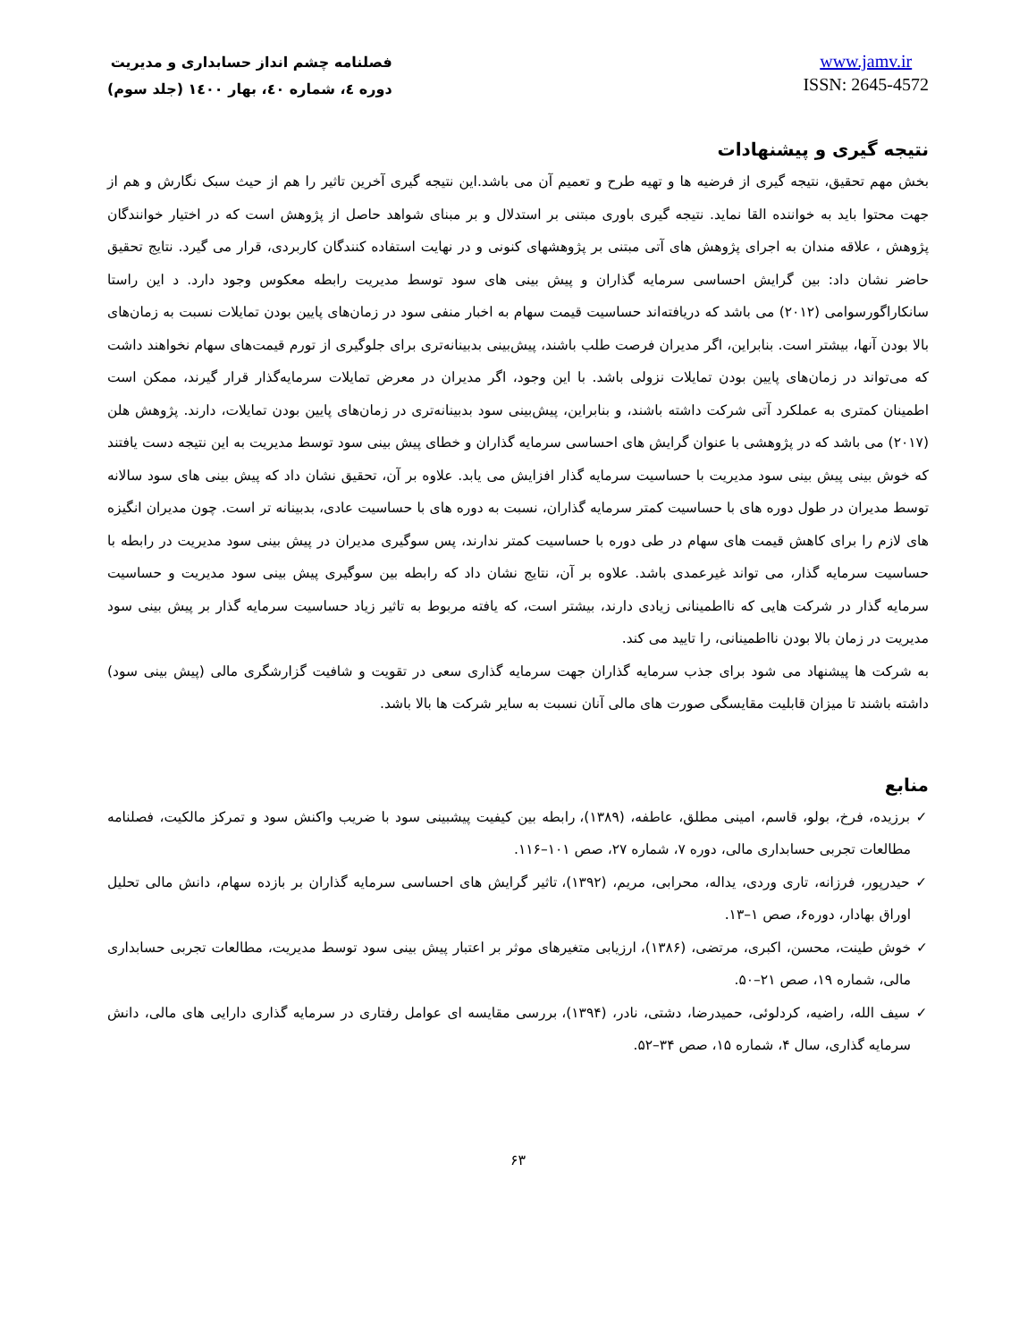فصلنامه چشم انداز حسابداری و مدیریت
دوره ٤، شماره ٤٠، بهار ١٤٠٠ (جلد سوم)
www.jamv.ir
ISSN: 2645-4572
نتیجه گیری و پیشنهادات
بخش مهم تحقیق، نتیجه گیری از فرضیه ها و تهیه طرح و تعمیم آن می باشد.این نتیجه گیری آخرین تاثیر را هم از حیث سبک نگارش و هم از جهت محتوا باید به خواننده القا نماید. نتیجه گیری باوری مبتنی بر استدلال و بر مبنای شواهد حاصل از پژوهش است که در اختیار خوانندگان پژوهش ، علاقه مندان به اجرای پژوهش های آتی مبتنی بر پژوهشهای کنونی و در نهایت استفاده کنندگان کاربردی، قرار می گیرد. نتایج تحقیق حاضر نشان داد: بین گرایش احساسی سرمایه گذاران و پیش بینی های سود توسط مدیریت رابطه معکوس وجود دارد. د این راستا سانکاراگورسوامی (۲۰۱۲) می باشد که دریافته‌اند حساسیت قیمت سهام به اخبار منفی سود در زمان‌های پایین بودن تمایلات نسبت به زمان‌های بالا بودن آنها، بیشتر است. بنابراین، اگر مدیران فرصت طلب باشند، پیش‌بینی بدبینانه‌تری برای جلوگیری از تورم قیمت‌های سهام نخواهند داشت که می‌تواند در زمان‌های پایین بودن تمایلات نزولی باشد. با این وجود، اگر مدیران در معرض تمایلات سرمایه‌گذار قرار گیرند، ممکن است اطمینان کمتری به عملکرد آتی شرکت داشته باشند، و بنابراین، پیش‌بینی سود بدبینانه‌تری در زمان‌های پایین بودن تمایلات، دارند. پژوهش هلن (۲۰۱۷) می باشد که در پژوهشی با عنوان گرایش های احساسی سرمایه گذاران و خطای پیش بینی سود توسط مدیریت به این نتیجه دست یافتند که خوش بینی پیش بینی سود مدیریت با حساسیت سرمایه گذار افزایش می یابد. علاوه بر آن، تحقیق نشان داد که پیش بینی های سود سالانه توسط مدیران در طول دوره های با حساسیت کمتر سرمایه گذاران، نسبت به دوره های با حساسیت عادی، بدبینانه تر است. چون مدیران انگیزه های لازم را برای کاهش قیمت های سهام در طی دوره با حساسیت کمتر ندارند، پس سوگیری مدیران در پیش بینی سود مدیریت در رابطه با حساسیت سرمایه گذار، می تواند غیرعمدی باشد. علاوه بر آن، نتایج نشان داد که رابطه بین سوگیری پیش بینی سود مدیریت و حساسیت سرمایه گذار در شرکت هایی که نااطمینانی زیادی دارند، بیشتر است، که یافته مربوط به تاثیر زیاد حساسیت سرمایه گذار بر پیش بینی سود مدیریت در زمان بالا بودن نااطمینانی، را تایید می کند.
به شرکت ها پیشنهاد می شود برای جذب سرمایه گذاران جهت سرمایه گذاری سعی در تقویت و شافیت گزارشگری مالی (پیش بینی سود) داشته باشند تا میزان قابلیت مقایسگی صورت های مالی آنان نسبت به سایر شرکت ها بالا باشد.
منابع
✓ برزیده، فرخ، بولو، قاسم، امینی مطلق، عاطفه، (۱۳۸۹)، رابطه بین کیفیت پیشبینی سود با ضریب واکنش سود و تمرکز مالکیت، فصلنامه مطالعات تجربی حسابداری مالی، دوره ۷، شماره ۲۷، صص ۱۰۱–۱۱۶.
✓ حیدرپور، فرزانه، تاری وردی، یداله، محرابی، مریم، (۱۳۹۲)، تاثیر گرایش های احساسی سرمایه گذاران بر بازده سهام، دانش مالی تحلیل اوراق بهادار، دوره۶، صص ۱–۱۳.
✓ خوش طینت، محسن، اکبری، مرتضی، (۱۳۸۶)، ارزیابی متغیرهای موثر بر اعتبار پیش بینی سود توسط مدیریت، مطالعات تجربی حسابداری مالی، شماره ۱۹، صص ۲۱–۵۰.
✓ سیف الله، راضیه، کردلوئی، حمیدرضا، دشتی، نادر، (۱۳۹۴)، بررسی مقایسه ای عوامل رفتاری در سرمایه گذاری دارایی های مالی، دانش سرمایه گذاری، سال ۴، شماره ۱۵، صص ۳۴–۵۲.
۶۳